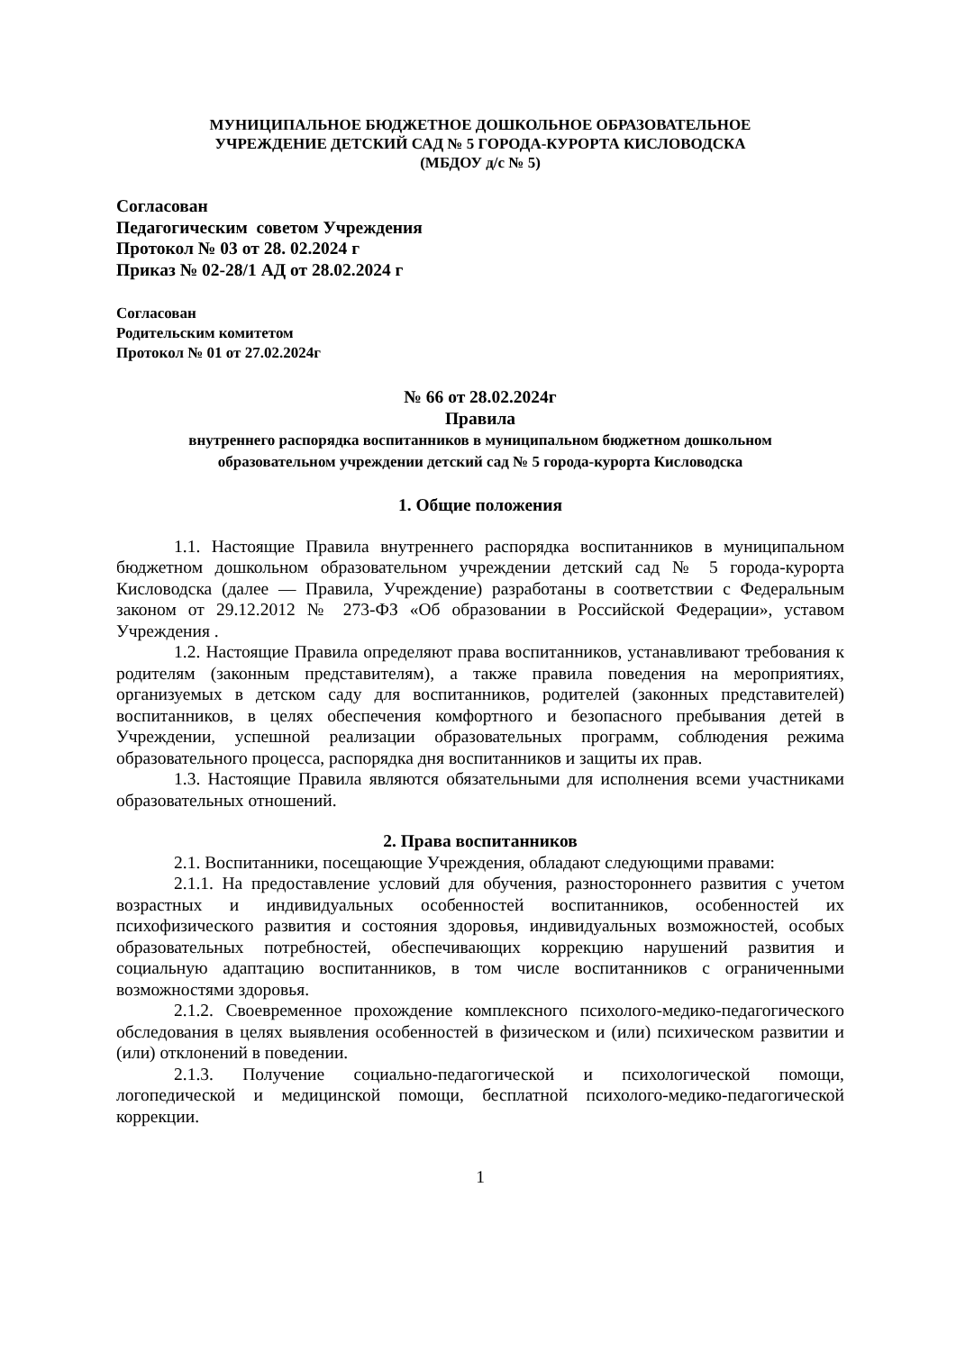МУНИЦИПАЛЬНОЕ БЮДЖЕТНОЕ ДОШКОЛЬНОЕ ОБРАЗОВАТЕЛЬНОЕ
УЧРЕЖДЕНИЕ ДЕТСКИЙ САД № 5 ГОРОДА-КУРОРТА КИСЛОВОДСКА
(МБДОУ д/с № 5)
Согласован
Педагогическим советом Учреждения
Протокол № 03 от 28. 02.2024 г
Приказ № 02-28/1 АД от 28.02.2024 г
Согласован
Родительским комитетом
Протокол № 01 от 27.02.2024г
№ 66 от 28.02.2024г
Правила
внутреннего распорядка воспитанников в муниципальном бюджетном дошкольном
образовательном учреждении детский сад № 5 города-курорта Кисловодска
1. Общие положения
1.1. Настоящие Правила внутреннего распорядка воспитанников в муниципальном бюджетном дошкольном образовательном учреждении детский сад № 5 города-курорта Кисловодска (далее — Правила, Учреждение) разработаны в соответствии с Федеральным законом от 29.12.2012 № 273-ФЗ «Об образовании в Российской Федерации», уставом Учреждения .
1.2. Настоящие Правила определяют права воспитанников, устанавливают требования к родителям (законным представителям), а также правила поведения на мероприятиях, организуемых в детском саду для воспитанников, родителей (законных представителей) воспитанников, в целях обеспечения комфортного и безопасного пребывания детей в Учреждении, успешной реализации образовательных программ, соблюдения режима образовательного процесса, распорядка дня воспитанников и защиты их прав.
1.3. Настоящие Правила являются обязательными для исполнения всеми участниками образовательных отношений.
2. Права воспитанников
2.1. Воспитанники, посещающие Учреждения, обладают следующими правами:
2.1.1. На предоставление условий для обучения, разностороннего развития с учетом возрастных и индивидуальных особенностей воспитанников, особенностей их психофизического развития и состояния здоровья, индивидуальных возможностей, особых образовательных потребностей, обеспечивающих коррекцию нарушений развития и социальную адаптацию воспитанников, в том числе воспитанников с ограниченными возможностями здоровья.
2.1.2. Своевременное прохождение комплексного психолого-медико-педагогического обследования в целях выявления особенностей в физическом и (или) психическом развитии и (или) отклонений в поведении.
2.1.3. Получение социально-педагогической и психологической помощи, логопедической и медицинской помощи, бесплатной психолого-медико-педагогической коррекции.
1